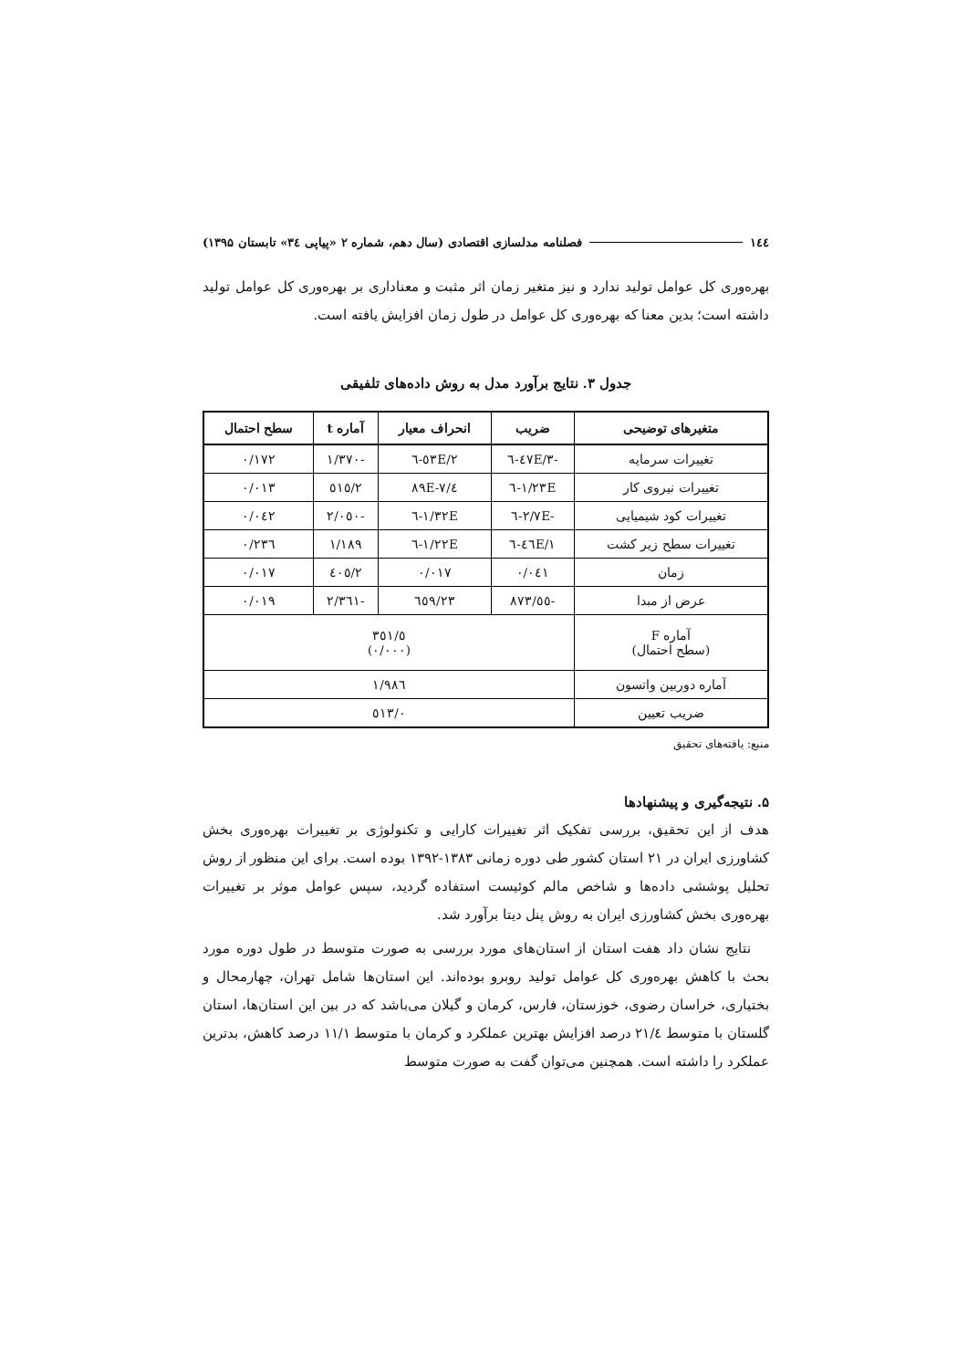۱٤٤ فصلنامه مدلسازی اقتصادی (سال دهم، شماره ۲ «پیاپی ۳٤» تابستان ۱۳۹۵)
بهره‌وری کل عوامل تولید ندارد و نیز متغیر زمان اثر مثبت و معناداری بر بهره‌وری کل عوامل تولید داشته است؛ بدین معنا که بهره‌وری کل عوامل در طول زمان افزایش یافته است.
جدول ۳. نتایج برآورد مدل به روش داده‌های تلفیقی
| متغیرهای توضیحی | ضریب | انحراف معیار | آماره t | سطح احتمال |
| --- | --- | --- | --- | --- |
| تغییرات سرمایه | -۳/٤۷E-٦ | ۲/٥۳E-٦ | -۱/۳۷۰ | ۰/۱۷۲ |
| تغییرات نیروی کار | ۱/۲۳E-٦ | ٤/۸۹E-۷ | ۲/٥۱٥ | ۰/۰۱۳ |
| تغییرات کود شیمیایی | -۲/۷E-٦ | ۱/۳۲E-٦ | -۲/۰٥۰ | ۰/۰٤۲ |
| تغییرات سطح زیر کشت | ۱/٤٦E-٦ | ۱/۲۲E-٦ | ۱/۱۸۹ | ۰/۲۳٦ |
| زمان | ۰/۰٤۱ | ۰/۰۱۷ | ۲/٤۰٥ | ۰/۰۱۷ |
| عرض از مبدا | -٥٥/۸۷۳ | ۲۳/٦٥۹ | -۲/۳٦۱ | ۰/۰۱۹ |
| آماره F (سطح احتمال) | ٥/۳٥۱ (۰/۰۰۰) | | | |
| آماره دوربین واتسون | ۱/۹۸٦ | | | |
| ضریب تعیین | ۰/٥۱۳ | | | |
منبع: یافته‌های تحقیق
۵. نتیجه‌گیری و پیشنهادها
هدف از این تحقیق، بررسی تفکیک اثر تغییرات کارایی و تکنولوژی بر تغییرات بهره‌وری بخش کشاورزی ایران در ۲۱ استان کشور طی دوره زمانی ۱۳۸۳-۱۳۹۲ بوده است. برای این منظور از روش تحلیل پوششی داده‌ها و شاخص مالم کوئیست استفاده گردید، سپس عوامل موثر بر تغییرات بهره‌وری بخش کشاورزی ایران به روش پنل دیتا برآورد شد.
نتایج نشان داد هفت استان از استان‌های مورد بررسی به صورت متوسط در طول دوره مورد بحث با کاهش بهره‌وری کل عوامل تولید روبرو بوده‌اند. این استان‌ها شامل تهران، چهارمحال و بختیاری، خراسان رضوی، خوزستان، فارس، کرمان و گیلان می‌باشد که در بین این استان‌ها، استان گلستان با متوسط ۲۱/٤ درصد افزایش بهترین عملکرد و کرمان با متوسط ۱۱/۱ درصد کاهش، بدترین عملکرد را داشته است. همچنین می‌توان گفت به صورت متوسط